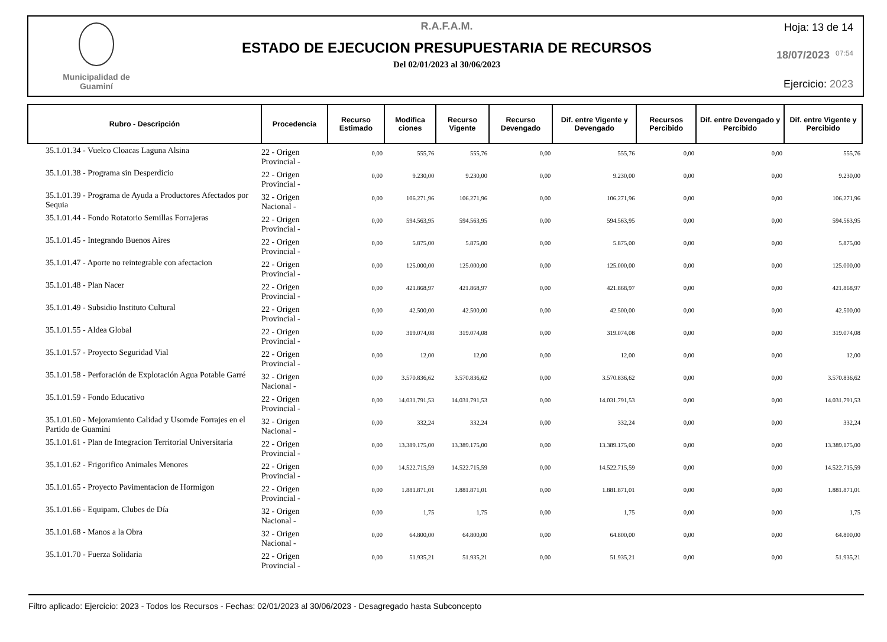Municipalidad de
Guaminí
R.A.F.A.M.
ESTADO DE EJECUCION PRESUPUESTARIA DE RECURSOS
Del 02/01/2023 al 30/06/2023
Hoja: 13 de 14
18/07/2023 07:54
Ejercicio: 2023
| Rubro - Descripción | Procedencia | Recurso Estimado | Modifica ciones | Recurso Vigente | Recurso Devengado | Dif. entre Vigente y Devengado | Recursos Percibido | Dif. entre Devengado y Percibido | Dif. entre Vigente y Percibido |
| --- | --- | --- | --- | --- | --- | --- | --- | --- | --- |
| 35.1.01.34 - Vuelco Cloacas Laguna Alsina | 22 - Origen Provincial - | 0,00 | 555,76 | 555,76 | 0,00 | 555,76 | 0,00 | 0,00 | 555,76 |
| 35.1.01.38 - Programa sin Desperdicio | 22 - Origen Provincial - | 0,00 | 9.230,00 | 9.230,00 | 0,00 | 9.230,00 | 0,00 | 0,00 | 9.230,00 |
| 35.1.01.39 - Programa de Ayuda a Productores Afectados por Sequia | 32 - Origen Nacional - | 0,00 | 106.271,96 | 106.271,96 | 0,00 | 106.271,96 | 0,00 | 0,00 | 106.271,96 |
| 35.1.01.44 - Fondo Rotatorio Semillas Forrajeras | 22 - Origen Provincial - | 0,00 | 594.563,95 | 594.563,95 | 0,00 | 594.563,95 | 0,00 | 0,00 | 594.563,95 |
| 35.1.01.45 - Integrando Buenos Aires | 22 - Origen Provincial - | 0,00 | 5.875,00 | 5.875,00 | 0,00 | 5.875,00 | 0,00 | 0,00 | 5.875,00 |
| 35.1.01.47 - Aporte no reintegrable con afectacion | 22 - Origen Provincial - | 0,00 | 125.000,00 | 125.000,00 | 0,00 | 125.000,00 | 0,00 | 0,00 | 125.000,00 |
| 35.1.01.48 - Plan Nacer | 22 - Origen Provincial - | 0,00 | 421.868,97 | 421.868,97 | 0,00 | 421.868,97 | 0,00 | 0,00 | 421.868,97 |
| 35.1.01.49 - Subsidio Instituto Cultural | 22 - Origen Provincial - | 0,00 | 42.500,00 | 42.500,00 | 0,00 | 42.500,00 | 0,00 | 0,00 | 42.500,00 |
| 35.1.01.55 - Aldea Global | 22 - Origen Provincial - | 0,00 | 319.074,08 | 319.074,08 | 0,00 | 319.074,08 | 0,00 | 0,00 | 319.074,08 |
| 35.1.01.57 - Proyecto Seguridad Vial | 22 - Origen Provincial - | 0,00 | 12,00 | 12,00 | 0,00 | 12,00 | 0,00 | 0,00 | 12,00 |
| 35.1.01.58 - Perforación de Explotación Agua Potable Garré | 32 - Origen Nacional - | 0,00 | 3.570.836,62 | 3.570.836,62 | 0,00 | 3.570.836,62 | 0,00 | 0,00 | 3.570.836,62 |
| 35.1.01.59 - Fondo Educativo | 22 - Origen Provincial - | 0,00 | 14.031.791,53 | 14.031.791,53 | 0,00 | 14.031.791,53 | 0,00 | 0,00 | 14.031.791,53 |
| 35.1.01.60 - Mejoramiento Calidad y Usomde Forrajes en el Partido de Guamini | 32 - Origen Nacional - | 0,00 | 332,24 | 332,24 | 0,00 | 332,24 | 0,00 | 0,00 | 332,24 |
| 35.1.01.61 - Plan de Integracion Territorial Universitaria | 22 - Origen Provincial - | 0,00 | 13.389.175,00 | 13.389.175,00 | 0,00 | 13.389.175,00 | 0,00 | 0,00 | 13.389.175,00 |
| 35.1.01.62 - Frigorifico Animales Menores | 22 - Origen Provincial - | 0,00 | 14.522.715,59 | 14.522.715,59 | 0,00 | 14.522.715,59 | 0,00 | 0,00 | 14.522.715,59 |
| 35.1.01.65 - Proyecto Pavimentacion de Hormigon | 22 - Origen Provincial - | 0,00 | 1.881.871,01 | 1.881.871,01 | 0,00 | 1.881.871,01 | 0,00 | 0,00 | 1.881.871,01 |
| 35.1.01.66 - Equipam. Clubes de Día | 32 - Origen Nacional - | 0,00 | 1,75 | 1,75 | 0,00 | 1,75 | 0,00 | 0,00 | 1,75 |
| 35.1.01.68 - Manos a la Obra | 32 - Origen Nacional - | 0,00 | 64.800,00 | 64.800,00 | 0,00 | 64.800,00 | 0,00 | 0,00 | 64.800,00 |
| 35.1.01.70 - Fuerza Solidaria | 22 - Origen Provincial - | 0,00 | 51.935,21 | 51.935,21 | 0,00 | 51.935,21 | 0,00 | 0,00 | 51.935,21 |
Filtro aplicado: Ejercicio: 2023 - Todos los Recursos - Fechas: 02/01/2023 al 30/06/2023 - Desagregado hasta Subconcepto